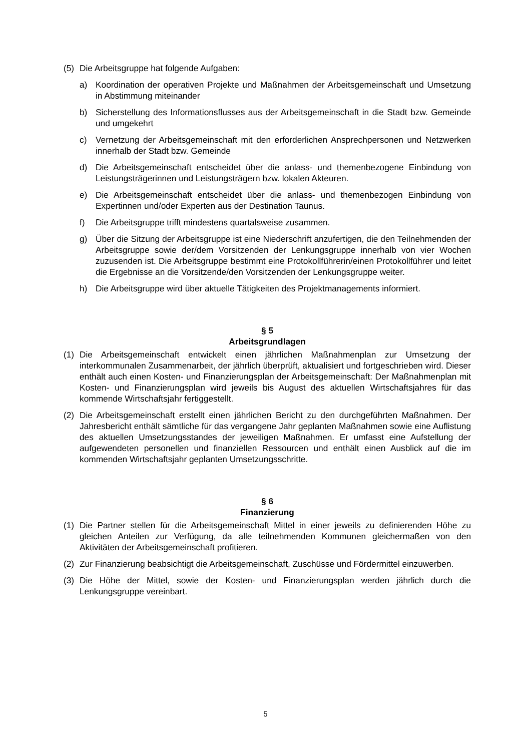(5) Die Arbeitsgruppe hat folgende Aufgaben:
a) Koordination der operativen Projekte und Maßnahmen der Arbeitsgemeinschaft und Umsetzung in Abstimmung miteinander
b) Sicherstellung des Informationsflusses aus der Arbeitsgemeinschaft in die Stadt bzw. Gemeinde und umgekehrt
c) Vernetzung der Arbeitsgemeinschaft mit den erforderlichen Ansprechpersonen und Netzwerken innerhalb der Stadt bzw. Gemeinde
d) Die Arbeitsgemeinschaft entscheidet über die anlass- und themenbezogene Einbindung von Leistungsträgerinnen und Leistungsträgern bzw. lokalen Akteuren.
e) Die Arbeitsgemeinschaft entscheidet über die anlass- und themenbezogen Einbindung von Expertinnen und/oder Experten aus der Destination Taunus.
f) Die Arbeitsgruppe trifft mindestens quartalsweise zusammen.
g) Über die Sitzung der Arbeitsgruppe ist eine Niederschrift anzufertigen, die den Teilnehmenden der Arbeitsgruppe sowie der/dem Vorsitzenden der Lenkungsgruppe innerhalb von vier Wochen zuzusenden ist. Die Arbeitsgruppe bestimmt eine Protokollführerin/einen Protokollführer und leitet die Ergebnisse an die Vorsitzende/den Vorsitzenden der Lenkungsgruppe weiter.
h) Die Arbeitsgruppe wird über aktuelle Tätigkeiten des Projektmanagements informiert.
§ 5
Arbeitsgrundlagen
(1) Die Arbeitsgemeinschaft entwickelt einen jährlichen Maßnahmenplan zur Umsetzung der interkommunalen Zusammenarbeit, der jährlich überprüft, aktualisiert und fortgeschrieben wird. Dieser enthält auch einen Kosten- und Finanzierungsplan der Arbeitsgemeinschaft: Der Maßnahmenplan mit Kosten- und Finanzierungsplan wird jeweils bis August des aktuellen Wirtschaftsjahres für das kommende Wirtschaftsjahr fertiggestellt.
(2) Die Arbeitsgemeinschaft erstellt einen jährlichen Bericht zu den durchgeführten Maßnahmen. Der Jahresbericht enthält sämtliche für das vergangene Jahr geplanten Maßnahmen sowie eine Auflistung des aktuellen Umsetzungsstandes der jeweiligen Maßnahmen. Er umfasst eine Aufstellung der aufgewendeten personellen und finanziellen Ressourcen und enthält einen Ausblick auf die im kommenden Wirtschaftsjahr geplanten Umsetzungsschritte.
§ 6
Finanzierung
(1) Die Partner stellen für die Arbeitsgemeinschaft Mittel in einer jeweils zu definierenden Höhe zu gleichen Anteilen zur Verfügung, da alle teilnehmenden Kommunen gleichermaßen von den Aktivitäten der Arbeitsgemeinschaft profitieren.
(2) Zur Finanzierung beabsichtigt die Arbeitsgemeinschaft, Zuschüsse und Fördermittel einzuwerben.
(3) Die Höhe der Mittel, sowie der Kosten- und Finanzierungsplan werden jährlich durch die Lenkungsgruppe vereinbart.
5